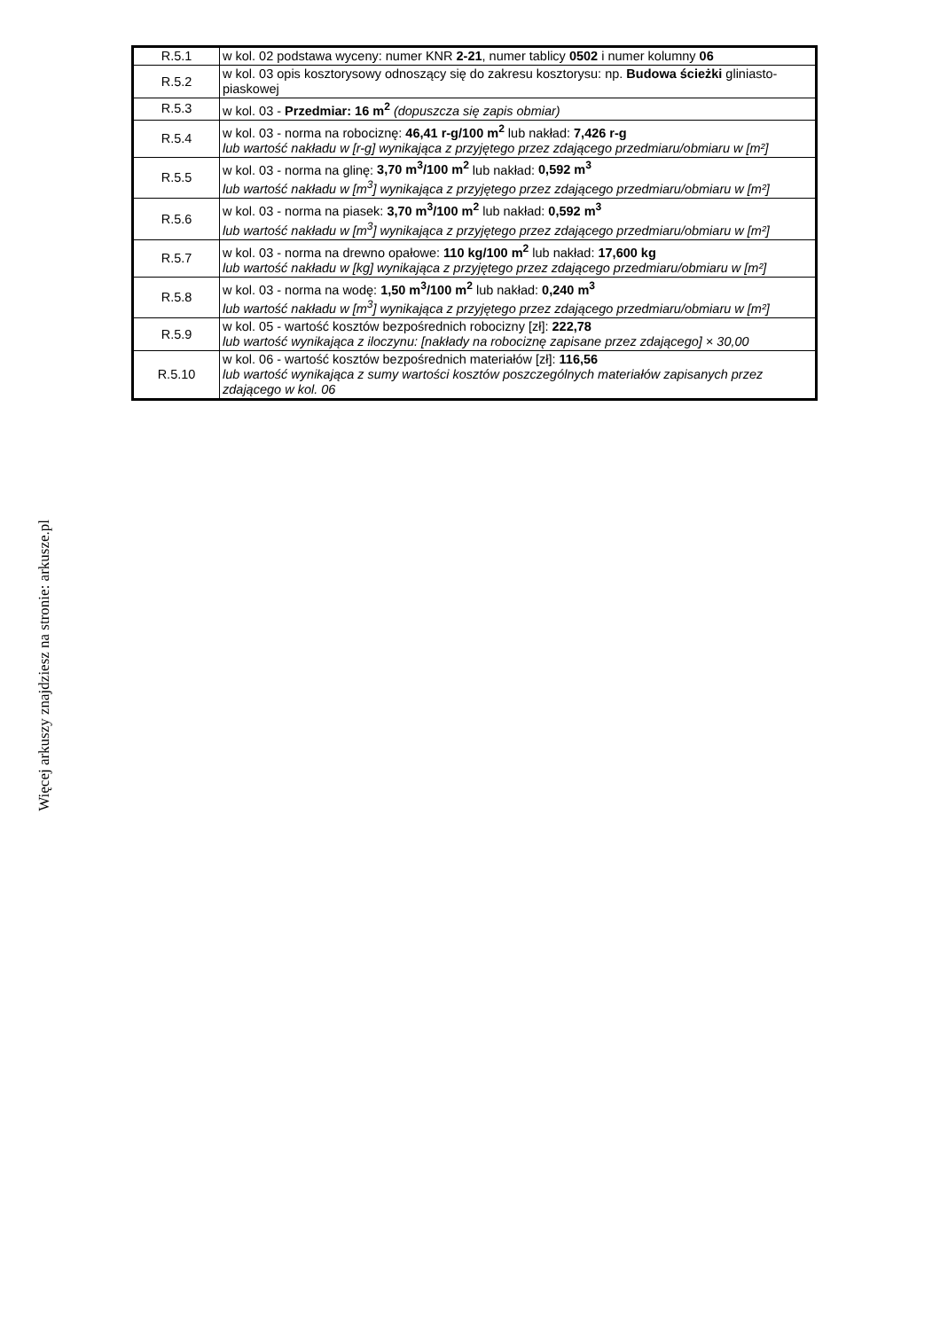| R.5.1 | w kol. 02 podstawa wyceny: numer KNR 2-21 , numer tablicy 0502 i numer kolumny 06 |
| R.5.2 | w kol. 03 opis kosztorysowy odnoszący się do zakresu kosztorysu: np. Budowa ścieżki gliniasto-piaskowej |
| R.5.3 | w kol. 03 - Przedmiar: 16 m<sup>2</sup> (dopuszcza się zapis obmiar) |
| R.5.4 | w kol. 03 - norma na robociznę: 46,41 r-g/100 m<sup>2</sup> lub nakład: 7,426 r-g lub wartość nakładu w [r-g] wynikająca z przyjętego przez zdającego przedmiaru/obmiaru w [m²] |
| R.5.5 | w kol. 03 - norma na glinę: 3,70 m<sup>3</sup>/100 m<sup>2</sup> lub nakład: 0,592 m<sup>3</sup> lub wartość nakładu w [m<sup>3</sup>] wynikająca z przyjętego przez zdającego przedmiaru/obmiaru w [m²] |
| R.5.6 | w kol. 03 - norma na piasek: 3,70 m<sup>3</sup>/100 m<sup>2</sup> lub nakład: 0,592 m<sup>3</sup> lub wartość nakładu w [m<sup>3</sup>] wynikająca z przyjętego przez zdającego przedmiaru/obmiaru w [m²] |
| R.5.7 | w kol. 03 - norma na drewno opałowe: 110 kg/100 m<sup>2</sup> lub nakład: 17,600 kg lub wartość nakładu w [kg] wynikająca z przyjętego przez zdającego przedmiaru/obmiaru w [m²] |
| R.5.8 | w kol. 03 - norma na wodę: 1,50 m<sup>3</sup>/100 m<sup>2</sup> lub nakład: 0,240 m<sup>3</sup> lub wartość nakładu w [m<sup>3</sup>] wynikająca z przyjętego przez zdającego przedmiaru/obmiaru w [m²] |
| R.5.9 | w kol. 05 - wartość kosztów bezpośrednich robocizny [zł]: 222,78 lub wartość wynikająca z iloczynu: [nakłady na robociznę zapisane przez zdającego] × 30,00 |
| R.5.10 | w kol. 06 - wartość kosztów bezpośrednich materiałów [zł]: 116,56 lub wartość wynikająca z sumy wartości kosztów poszczególnych materiałów zapisanych przez zdającego w kol. 06 |
Więcej arkuszy znajdziesz na stronie: arkusze.pl